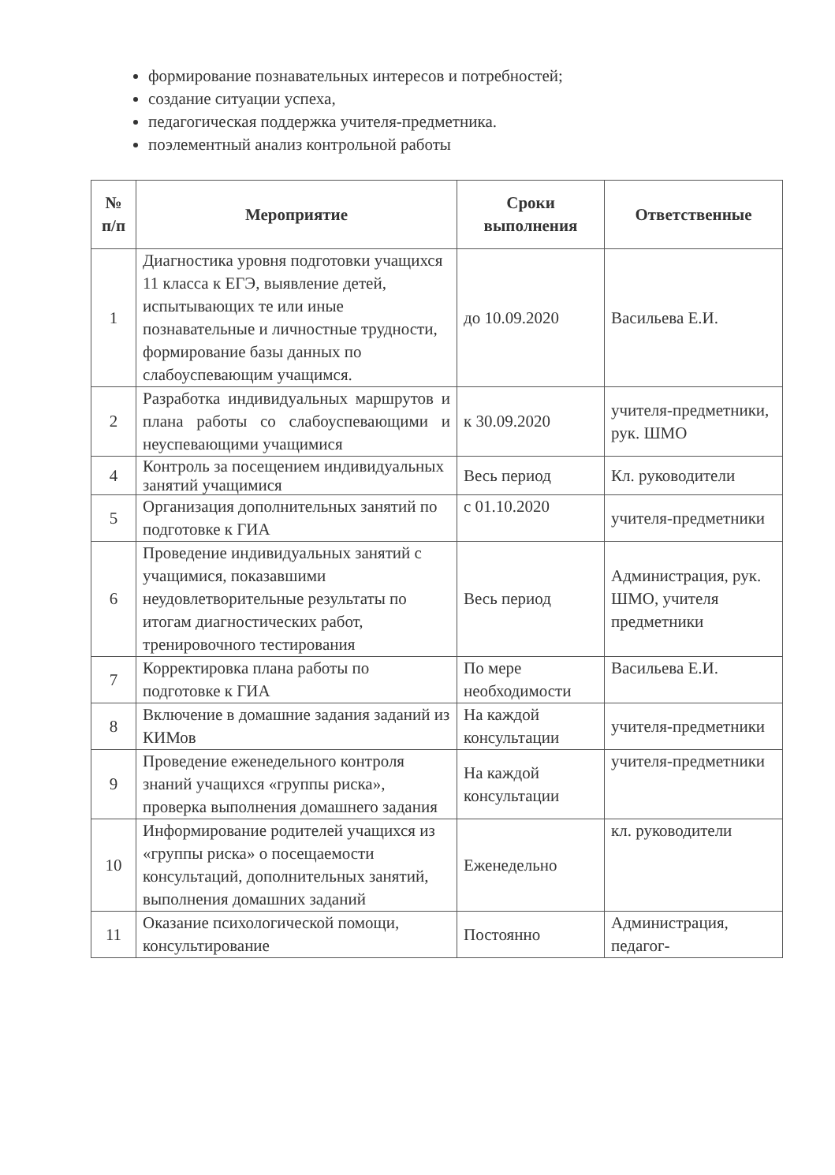формирование познавательных интересов и потребностей;
создание ситуации успеха,
педагогическая поддержка учителя-предметника.
поэлементный анализ контрольной работы
| № п/п | Мероприятие | Сроки выполнения | Ответственные |
| --- | --- | --- | --- |
| 1 | Диагностика уровня подготовки учащихся 11 класса к ЕГЭ, выявление детей, испытывающих те или иные познавательные и личностные трудности, формирование базы данных по слабоуспевающим учащимся. | до 10.09.2020 | Васильева Е.И. |
| 2 | Разработка индивидуальных маршрутов и плана работы со слабоуспевающими и неуспевающими учащимися | к 30.09.2020 | учителя-предметники, рук. ШМО |
| 4 | Контроль за посещением индивидуальных занятий учащимися | Весь период | Кл. руководители |
| 5 | Организация дополнительных занятий по подготовке к ГИА | с 01.10.2020 | учителя-предметники |
| 6 | Проведение индивидуальных занятий с учащимися, показавшими неудовлетворительные результаты по итогам диагностических работ, тренировочного тестирования | Весь период | Администрация, рук. ШМО, учителя предметники |
| 7 | Корректировка плана работы по подготовке к ГИА | По мере необходимости | Васильева Е.И. |
| 8 | Включение в домашние задания заданий из КИМов | На каждой консультации | учителя-предметники |
| 9 | Проведение еженедельного контроля знаний учащихся «группы риска», проверка выполнения домашнего задания | На каждой консультации | учителя-предметники |
| 10 | Информирование родителей учащихся из «группы риска» о посещаемости консультаций, дополнительных занятий, выполнения домашних заданий | Еженедельно | кл. руководители |
| 11 | Оказание психологической помощи, консультирование | Постоянно | Администрация, педагог- |